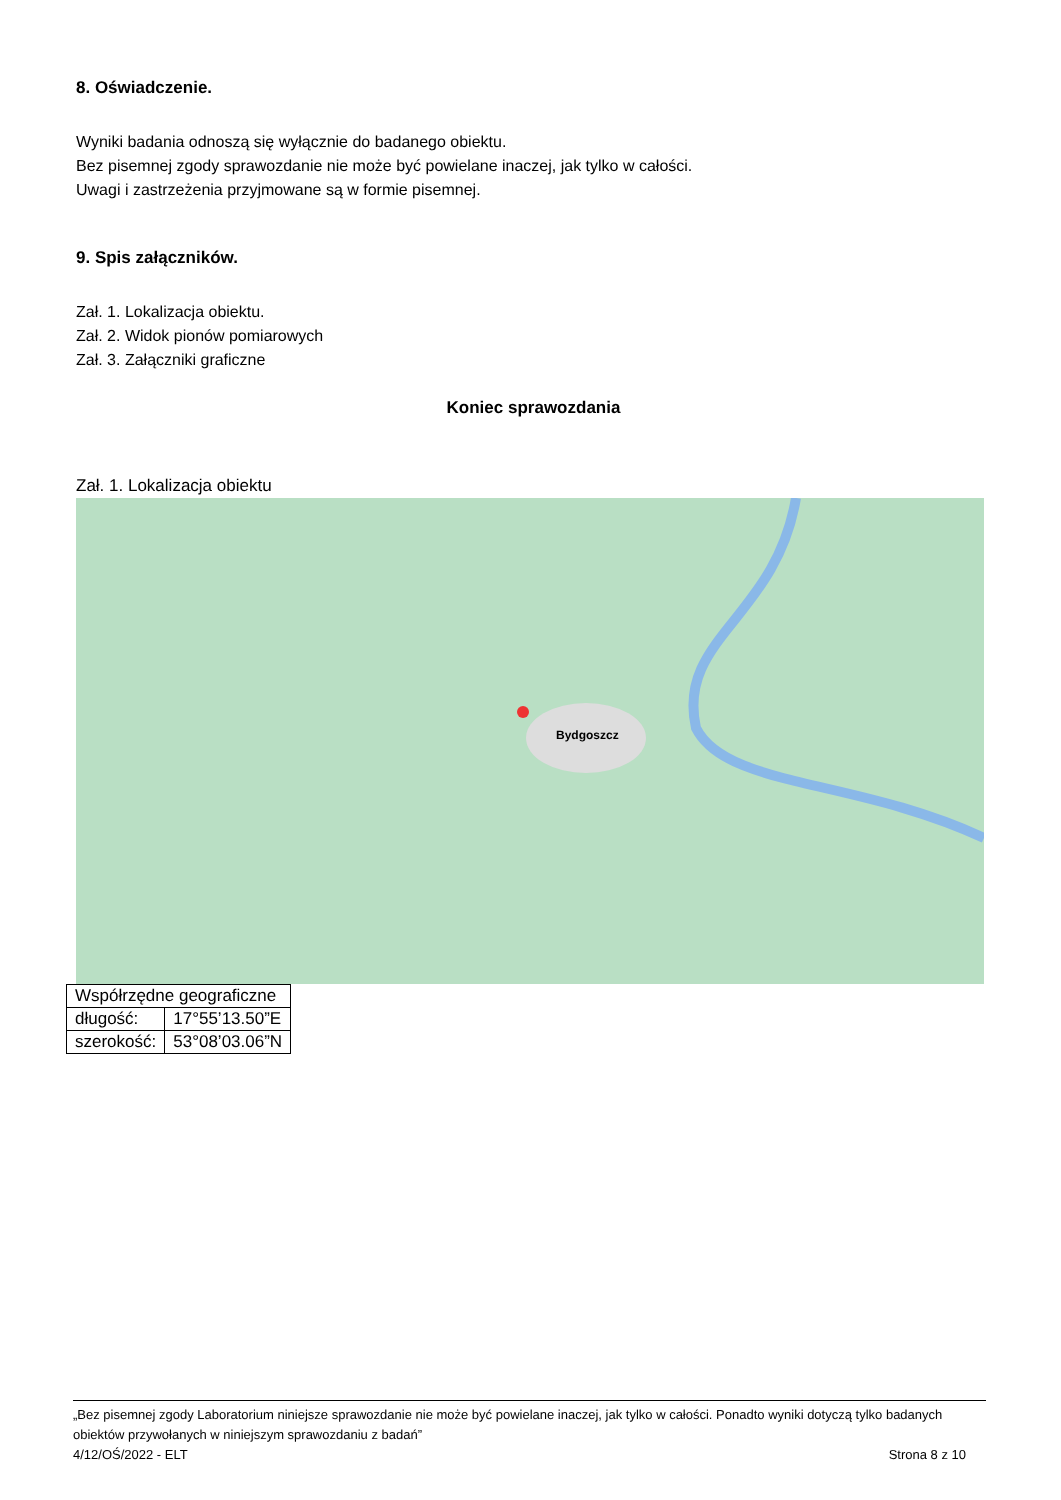8. Oświadczenie.
Wyniki badania odnoszą się wyłącznie do badanego obiektu.
Bez pisemnej zgody sprawozdanie nie może być powielane inaczej, jak tylko w całości.
Uwagi i zastrzeżenia przyjmowane są w formie pisemnej.
9. Spis załączników.
Zał. 1. Lokalizacja obiektu.
Zał. 2. Widok pionów pomiarowych
Zał. 3. Załączniki graficzne
Koniec sprawozdania
Zał. 1. Lokalizacja obiektu
Bydgoszcz
| Współrzędne geograficzne | |
| długość: | 17°55’13.50”E |
| szerokość: | 53°08’03.06”N |
„Bez pisemnej zgody Laboratorium niniejsze sprawozdanie nie może być powielane inaczej, jak tylko w całości. Ponadto wyniki dotyczą tylko badanych obiektów przywołanych w niniejszym sprawozdaniu z badań”
4/12/OŚ/2022 - ELT Strona 8 z 10